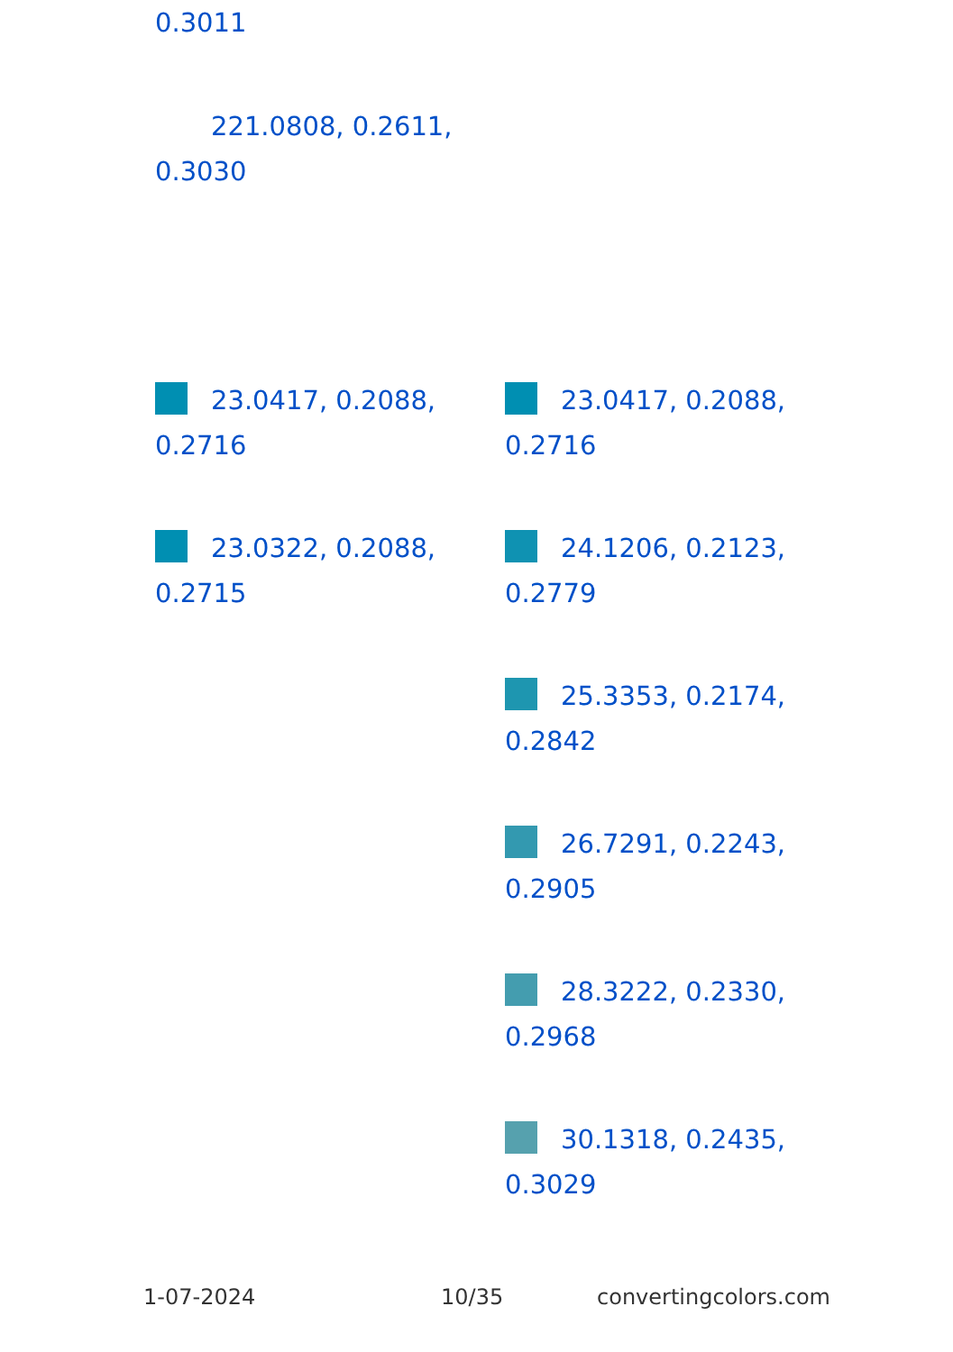0.3011
221.0808, 0.2611, 0.3030
23.0417, 0.2088, 0.2716
23.0417, 0.2088, 0.2716
23.0322, 0.2088, 0.2715
24.1206, 0.2123, 0.2779
25.3353, 0.2174, 0.2842
26.7291, 0.2243, 0.2905
28.3222, 0.2330, 0.2968
30.1318, 0.2435, 0.3029
1-07-2024 10/35 convertingcolors.com